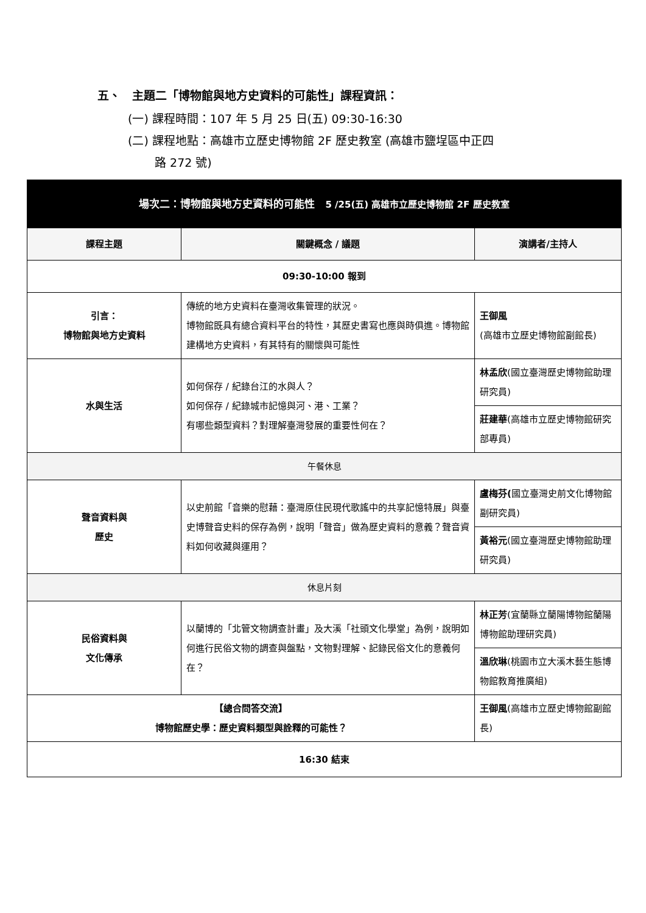五、　主題二「博物館與地方史資料的可能性」課程資訊：
(一) 課程時間：107 年 5 月 25 日(五) 09:30-16:30
(二) 課程地點：高雄市立歷史博物館 2F 歷史教室 (高雄市鹽埕區中正四
路 272 號)
| 場次二：博物館與地方史資料的可能性 5 /25(五) 高雄市立歷史博物館 2F 歷史教室 | | |
| 課程主題 | 關鍵概念 / 議題 | 演講者/主持人 |
| 09:30-10:00 報到 | | |
| 引言： 博物館與地方史資料 | 傳統的地方史資料在臺灣收集管理的狀況。 博物館既具有總合資料平台的特性，其歷史書寫也應與時俱進。博物館建構地方史資料，有其特有的關懷與可能性 | 王御風 (高雄市立歷史博物館副館長) |
| 水與生活 | 如何保存 / 紀錄台江的水與人？ 如何保存 / 紀錄城市記憶與河、港、工業？ 有哪些類型資料？對理解臺灣發展的重要性何在？ | 林孟欣 (國立臺灣歷史博物館助理研究員) |
| | | 莊建華 (高雄市立歷史博物館研究部專員) |
| 午餐休息 | | |
| 聲音資料與 歷史 | 以史前館「音樂的慰藉：臺灣原住民現代歌謠中的共享記憶特展」與臺史博聲音史料的保存為例，說明「聲音」做為歷史資料的意義？聲音資料如何收藏與運用？ | 盧梅芬( 國立臺灣史前文化博物館副研究員) |
| | | 黃裕元 (國立臺灣歷史博物館助理研究員) |
| 休息片刻 | | |
| 民俗資料與 文化傳承 | 以蘭博的「北管文物調查計畫」及大溪「社頭文化學堂」為例，說明如何進行民俗文物的調查與盤點，文物對理解、記錄民俗文化的意義何在？ | 林正芳 (宜蘭縣立蘭陽博物館蘭陽博物館助理研究員) |
| | | 溫欣琳 (桃園市立大溪木藝生態博物館教育推廣組) |
| 【總合問答交流】 博物館歷史學：歷史資料類型與詮釋的可能性？ | | 王御風 (高雄市立歷史博物館副館長) |
| 16:30 結束 | | |